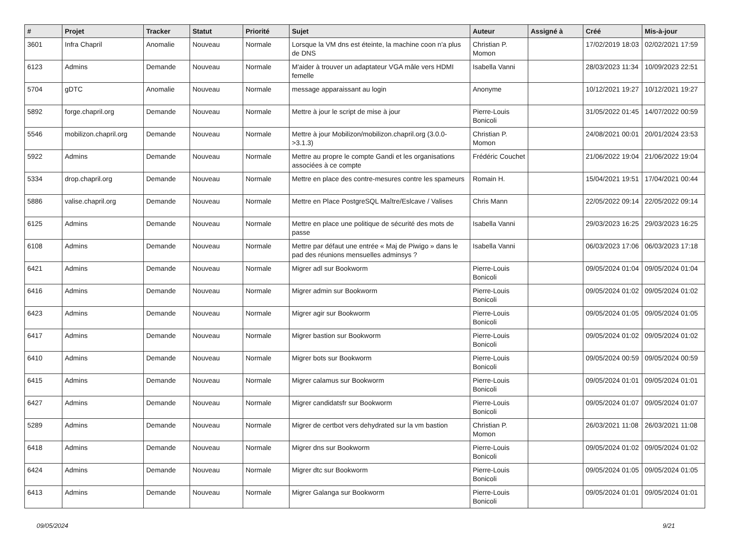| # | Projet | Tracker | Statut | Priorité | Sujet | Auteur | Assigné à | Créé | Mis-à-jour |
| --- | --- | --- | --- | --- | --- | --- | --- | --- | --- |
| 3601 | Infra Chapril | Anomalie | Nouveau | Normale | Lorsque la VM dns est éteinte, la machine coon n'a plus de DNS | Christian P. Momon | | 17/02/2019 18:03 | 02/02/2021 17:59 |
| 6123 | Admins | Demande | Nouveau | Normale | M'aider à trouver un adaptateur VGA mâle vers HDMI femelle | Isabella Vanni | | 28/03/2023 11:34 | 10/09/2023 22:51 |
| 5704 | gDTC | Anomalie | Nouveau | Normale | message apparaissant au login | Anonyme | | 10/12/2021 19:27 | 10/12/2021 19:27 |
| 5892 | forge.chapril.org | Demande | Nouveau | Normale | Mettre à jour le script de mise à jour | Pierre-Louis Bonicoli | | 31/05/2022 01:45 | 14/07/2022 00:59 |
| 5546 | mobilizon.chapril.org | Demande | Nouveau | Normale | Mettre à jour Mobilizon/mobilizon.chapril.org (3.0.0->3.1.3) | Christian P. Momon | | 24/08/2021 00:01 | 20/01/2024 23:53 |
| 5922 | Admins | Demande | Nouveau | Normale | Mettre au propre le compte Gandi et les organisations associées à ce compte | Frédéric Couchet | | 21/06/2022 19:04 | 21/06/2022 19:04 |
| 5334 | drop.chapril.org | Demande | Nouveau | Normale | Mettre en place des contre-mesures contre les spameurs | Romain H. | | 15/04/2021 19:51 | 17/04/2021 00:44 |
| 5886 | valise.chapril.org | Demande | Nouveau | Normale | Mettre en Place PostgreSQL Maître/Eslcave / Valises | Chris Mann | | 22/05/2022 09:14 | 22/05/2022 09:14 |
| 6125 | Admins | Demande | Nouveau | Normale | Mettre en place une politique de sécurité des mots de passe | Isabella Vanni | | 29/03/2023 16:25 | 29/03/2023 16:25 |
| 6108 | Admins | Demande | Nouveau | Normale | Mettre par défaut une entrée « Maj de Piwigo » dans le pad des réunions mensuelles adminsys ? | Isabella Vanni | | 06/03/2023 17:06 | 06/03/2023 17:18 |
| 6421 | Admins | Demande | Nouveau | Normale | Migrer adl sur Bookworm | Pierre-Louis Bonicoli | | 09/05/2024 01:04 | 09/05/2024 01:04 |
| 6416 | Admins | Demande | Nouveau | Normale | Migrer admin sur Bookworm | Pierre-Louis Bonicoli | | 09/05/2024 01:02 | 09/05/2024 01:02 |
| 6423 | Admins | Demande | Nouveau | Normale | Migrer agir sur Bookworm | Pierre-Louis Bonicoli | | 09/05/2024 01:05 | 09/05/2024 01:05 |
| 6417 | Admins | Demande | Nouveau | Normale | Migrer bastion sur Bookworm | Pierre-Louis Bonicoli | | 09/05/2024 01:02 | 09/05/2024 01:02 |
| 6410 | Admins | Demande | Nouveau | Normale | Migrer bots sur Bookworm | Pierre-Louis Bonicoli | | 09/05/2024 00:59 | 09/05/2024 00:59 |
| 6415 | Admins | Demande | Nouveau | Normale | Migrer calamus sur Bookworm | Pierre-Louis Bonicoli | | 09/05/2024 01:01 | 09/05/2024 01:01 |
| 6427 | Admins | Demande | Nouveau | Normale | Migrer candidatsfr sur Bookworm | Pierre-Louis Bonicoli | | 09/05/2024 01:07 | 09/05/2024 01:07 |
| 5289 | Admins | Demande | Nouveau | Normale | Migrer de certbot vers dehydrated sur la vm bastion | Christian P. Momon | | 26/03/2021 11:08 | 26/03/2021 11:08 |
| 6418 | Admins | Demande | Nouveau | Normale | Migrer dns sur Bookworm | Pierre-Louis Bonicoli | | 09/05/2024 01:02 | 09/05/2024 01:02 |
| 6424 | Admins | Demande | Nouveau | Normale | Migrer dtc sur Bookworm | Pierre-Louis Bonicoli | | 09/05/2024 01:05 | 09/05/2024 01:05 |
| 6413 | Admins | Demande | Nouveau | Normale | Migrer Galanga sur Bookworm | Pierre-Louis Bonicoli | | 09/05/2024 01:01 | 09/05/2024 01:01 |
09/05/2024 9/21